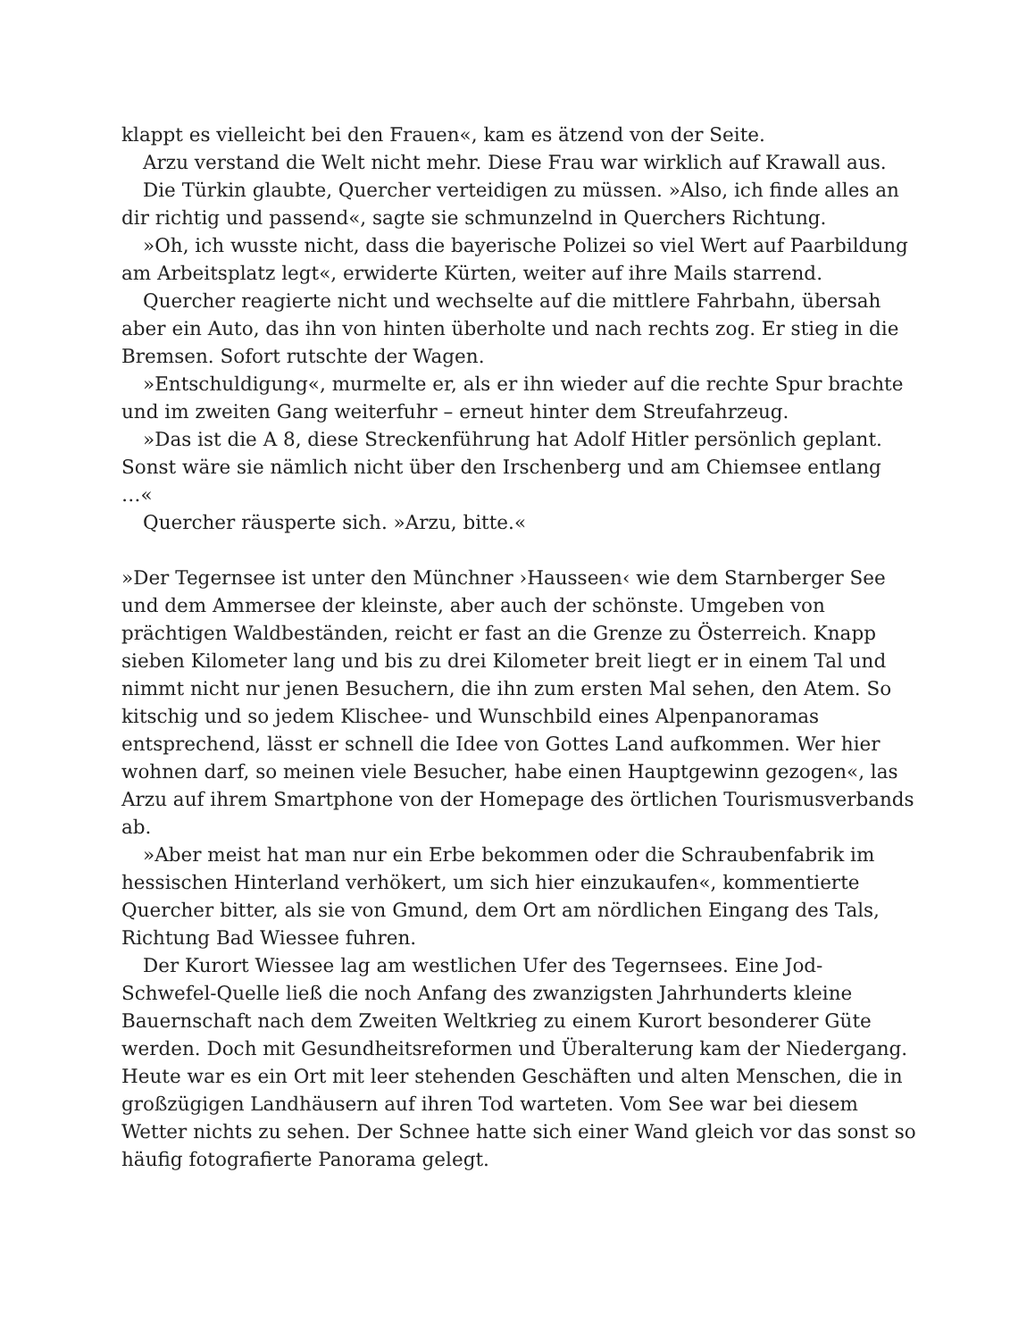klappt es vielleicht bei den Frauen«, kam es ätzend von der Seite.
Arzu verstand die Welt nicht mehr. Diese Frau war wirklich auf Krawall aus.
Die Türkin glaubte, Quercher verteidigen zu müssen. »Also, ich finde alles an dir richtig und passend«, sagte sie schmunzelnd in Querchers Richtung.
»Oh, ich wusste nicht, dass die bayerische Polizei so viel Wert auf Paarbildung am Arbeitsplatz legt«, erwiderte Kürten, weiter auf ihre Mails starrend.
Quercher reagierte nicht und wechselte auf die mittlere Fahrbahn, übersah aber ein Auto, das ihn von hinten überholte und nach rechts zog. Er stieg in die Bremsen. Sofort rutschte der Wagen.
»Entschuldigung«, murmelte er, als er ihn wieder auf die rechte Spur brachte und im zweiten Gang weiterfuhr – erneut hinter dem Streufahrzeug.
»Das ist die A 8, diese Streckenführung hat Adolf Hitler persönlich geplant. Sonst wäre sie nämlich nicht über den Irschenberg und am Chiemsee entlang …«
Quercher räusperte sich. »Arzu, bitte.«
»Der Tegernsee ist unter den Münchner ›Hausseen‹ wie dem Starnberger See und dem Ammersee der kleinste, aber auch der schönste. Umgeben von prächtigen Waldbeständen, reicht er fast an die Grenze zu Österreich. Knapp sieben Kilometer lang und bis zu drei Kilometer breit liegt er in einem Tal und nimmt nicht nur jenen Besuchern, die ihn zum ersten Mal sehen, den Atem. So kitschig und so jedem Klischee- und Wunschbild eines Alpenpanoramas entsprechend, lässt er schnell die Idee von Gottes Land aufkommen. Wer hier wohnen darf, so meinen viele Besucher, habe einen Hauptgewinn gezogen«, las Arzu auf ihrem Smartphone von der Homepage des örtlichen Tourismusverbands ab.
»Aber meist hat man nur ein Erbe bekommen oder die Schraubenfabrik im hessischen Hinterland verhökert, um sich hier einzukaufen«, kommentierte Quercher bitter, als sie von Gmund, dem Ort am nördlichen Eingang des Tals, Richtung Bad Wiessee fuhren.
Der Kurort Wiessee lag am westlichen Ufer des Tegernsees. Eine Jod-Schwefel-Quelle ließ die noch Anfang des zwanzigsten Jahrhunderts kleine Bauernschaft nach dem Zweiten Weltkrieg zu einem Kurort besonderer Güte werden. Doch mit Gesundheitsreformen und Überalterung kam der Niedergang. Heute war es ein Ort mit leer stehenden Geschäften und alten Menschen, die in großzügigen Landhäusern auf ihren Tod warteten. Vom See war bei diesem Wetter nichts zu sehen. Der Schnee hatte sich einer Wand gleich vor das sonst so häufig fotografierte Panorama gelegt.